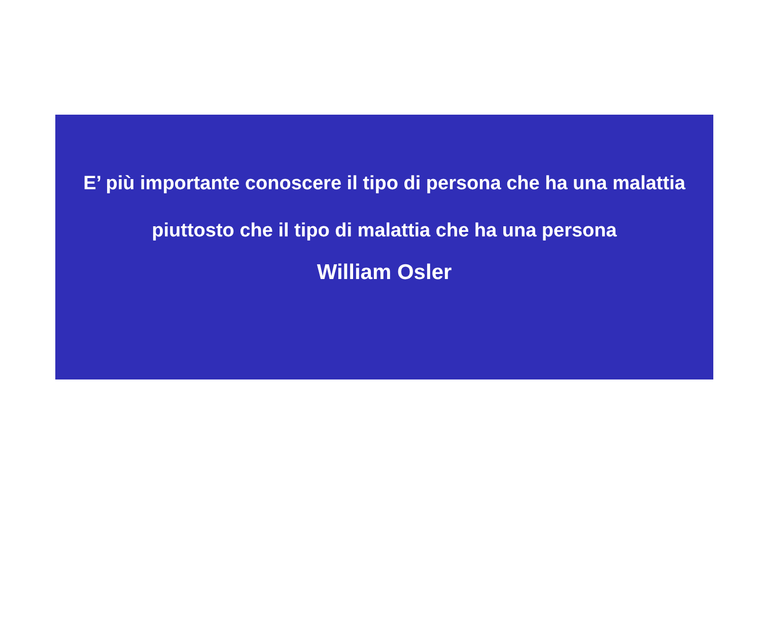E’ più importante conoscere il tipo di persona che ha una malattia piuttosto che il tipo di malattia che ha una persona
William Osler